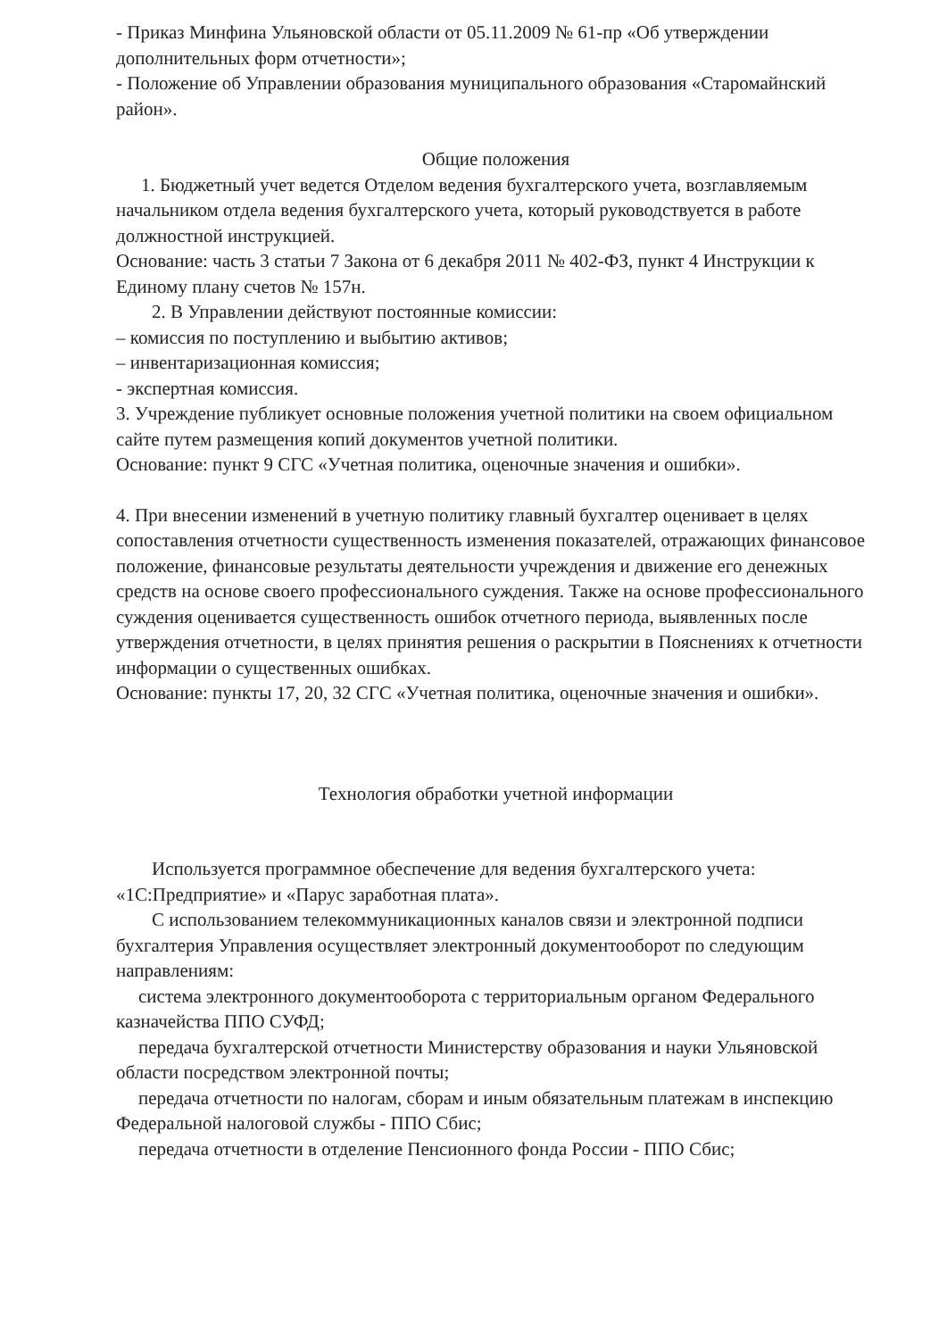- Приказ Минфина Ульяновской области от 05.11.2009 № 61-пр «Об утверждении дополнительных форм отчетности»;
- Положение об Управлении образования муниципального образования «Старомайнский район».
Общие положения
1. Бюджетный учет ведется Отделом ведения бухгалтерского учета, возглавляемым начальником отдела ведения бухгалтерского учета, который руководствуется в работе должностной инструкцией.
Основание: часть 3 статьи 7 Закона от 6 декабря 2011 № 402-ФЗ, пункт 4 Инструкции к Единому плану счетов № 157н.
2. В Управлении действуют постоянные комиссии:
– комиссия по поступлению и выбытию активов;
– инвентаризационная комиссия;
- экспертная комиссия.
3. Учреждение публикует основные положения учетной политики на своем официальном сайте путем размещения копий документов учетной политики.
Основание: пункт 9 СГС «Учетная политика, оценочные значения и ошибки».
4. При внесении изменений в учетную политику главный бухгалтер оценивает в целях сопоставления отчетности существенность изменения показателей, отражающих финансовое положение, финансовые результаты деятельности учреждения и движение его денежных средств на основе своего профессионального суждения. Также на основе профессионального суждения оценивается существенность ошибок отчетного периода, выявленных после утверждения отчетности, в целях принятия решения о раскрытии в Пояснениях к отчетности информации о существенных ошибках.
Основание: пункты 17, 20, 32 СГС «Учетная политика, оценочные значения и ошибки».
Технология обработки учетной информации
Используется программное обеспечение для ведения бухгалтерского учета: «1С:Предприятие» и «Парус заработная плата».
С использованием телекоммуникационных каналов связи и электронной подписи бухгалтерия Управления осуществляет электронный документооборот по следующим направлениям:
система электронного документооборота с территориальным органом Федерального казначейства ППО СУФД;
передача бухгалтерской отчетности Министерству образования и науки Ульяновской области посредством электронной почты;
передача отчетности по налогам, сборам и иным обязательным платежам в инспекцию Федеральной налоговой службы - ППО Сбис;
передача отчетности в отделение Пенсионного фонда России - ППО Сбис;